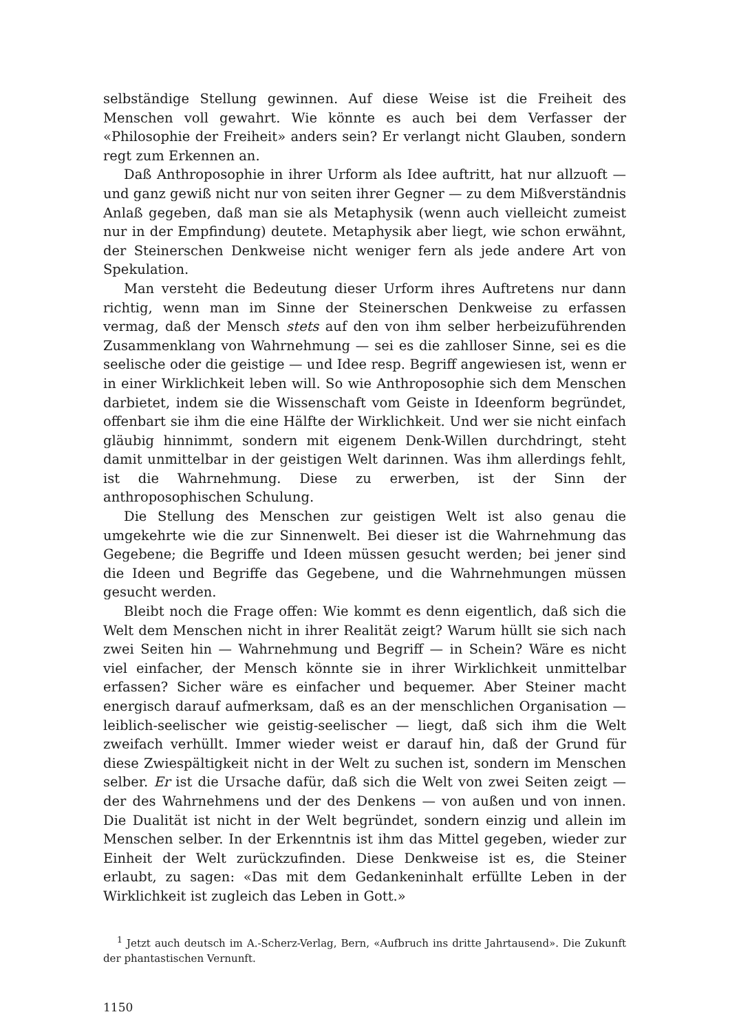selbständige Stellung gewinnen. Auf diese Weise ist die Freiheit des Menschen voll gewahrt. Wie könnte es auch bei dem Verfasser der «Philosophie der Freiheit» anders sein? Er verlangt nicht Glauben, sondern regt zum Erkennen an.
Daß Anthroposophie in ihrer Urform als Idee auftritt, hat nur allzuoft — und ganz gewiß nicht nur von seiten ihrer Gegner — zu dem Mißverständnis Anlaß gegeben, daß man sie als Metaphysik (wenn auch vielleicht zumeist nur in der Empfindung) deutete. Metaphysik aber liegt, wie schon erwähnt, der Steinerschen Denkweise nicht weniger fern als jede andere Art von Spekulation.
Man versteht die Bedeutung dieser Urform ihres Auftretens nur dann richtig, wenn man im Sinne der Steinerschen Denkweise zu erfassen vermag, daß der Mensch stets auf den von ihm selber herbeizuführenden Zusammenklang von Wahrnehmung — sei es die zahlloser Sinne, sei es die seelische oder die geistige — und Idee resp. Begriff angewiesen ist, wenn er in einer Wirklichkeit leben will. So wie Anthroposophie sich dem Menschen darbietet, indem sie die Wissenschaft vom Geiste in Ideenform begründet, offenbart sie ihm die eine Hälfte der Wirklichkeit. Und wer sie nicht einfach gläubig hinnimmt, sondern mit eigenem Denk-Willen durchdringt, steht damit unmittelbar in der geistigen Welt darinnen. Was ihm allerdings fehlt, ist die Wahrnehmung. Diese zu erwerben, ist der Sinn der anthroposophischen Schulung.
Die Stellung des Menschen zur geistigen Welt ist also genau die umgekehrte wie die zur Sinnenwelt. Bei dieser ist die Wahrnehmung das Gegebene; die Begriffe und Ideen müssen gesucht werden; bei jener sind die Ideen und Begriffe das Gegebene, und die Wahrnehmungen müssen gesucht werden.
Bleibt noch die Frage offen: Wie kommt es denn eigentlich, daß sich die Welt dem Menschen nicht in ihrer Realität zeigt? Warum hüllt sie sich nach zwei Seiten hin — Wahrnehmung und Begriff — in Schein? Wäre es nicht viel einfacher, der Mensch könnte sie in ihrer Wirklichkeit unmittelbar erfassen? Sicher wäre es einfacher und bequemer. Aber Steiner macht energisch darauf aufmerksam, daß es an der menschlichen Organisation — leiblich-seelischer wie geistig-seelischer — liegt, daß sich ihm die Welt zweifach verhüllt. Immer wieder weist er darauf hin, daß der Grund für diese Zwiespältigkeit nicht in der Welt zu suchen ist, sondern im Menschen selber. Er ist die Ursache dafür, daß sich die Welt von zwei Seiten zeigt — der des Wahrnehmens und der des Denkens — von außen und von innen. Die Dualität ist nicht in der Welt begründet, sondern einzig und allein im Menschen selber. In der Erkenntnis ist ihm das Mittel gegeben, wieder zur Einheit der Welt zurückzufinden. Diese Denkweise ist es, die Steiner erlaubt, zu sagen: «Das mit dem Gedankeninhalt erfüllte Leben in der Wirklichkeit ist zugleich das Leben in Gott.»
<sup>1</sup> Jetzt auch deutsch im A.-Scherz-Verlag, Bern, «Aufbruch ins dritte Jahrtausend». Die Zukunft der phantastischen Vernunft.
1150